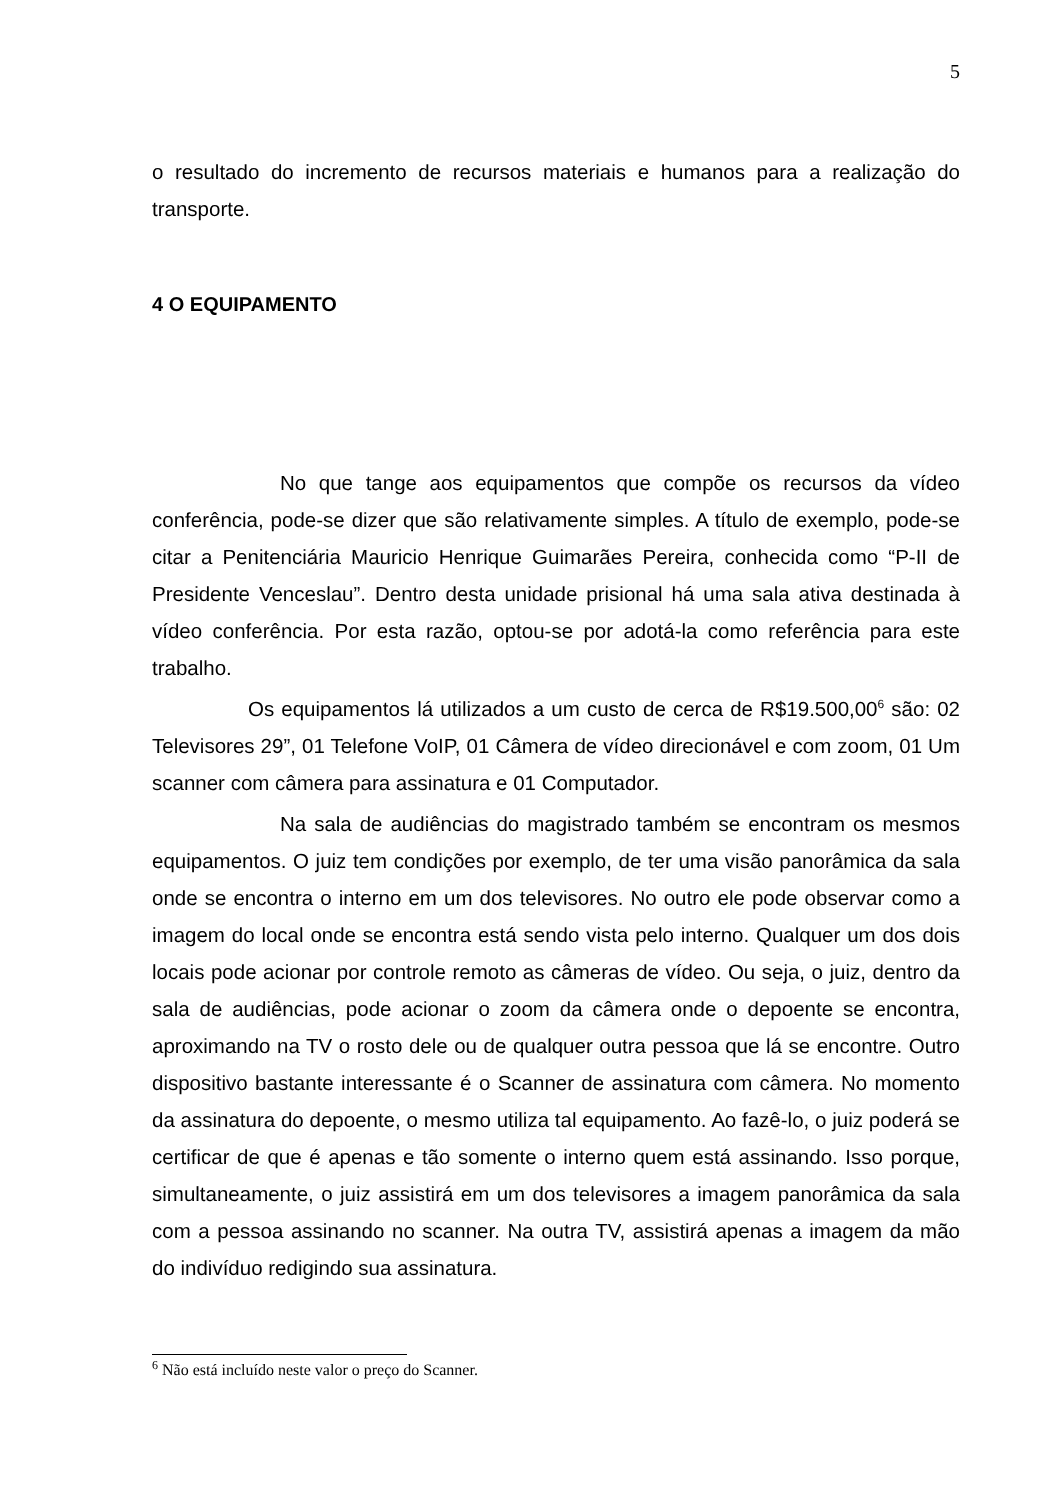5
o resultado do incremento de recursos materiais e humanos para a realização do transporte.
4 O EQUIPAMENTO
No que tange aos equipamentos que compõe os recursos da vídeo conferência, pode-se dizer que são relativamente simples. A título de exemplo, pode-se citar a Penitenciária Mauricio Henrique Guimarães Pereira, conhecida como “P-II de Presidente Venceslau”. Dentro desta unidade prisional há uma sala ativa destinada à vídeo conferência. Por esta razão, optou-se por adotá-la como referência para este trabalho.
Os equipamentos lá utilizados a um custo de cerca de R$19.500,00<sup>6</sup> são: 02 Televisores 29”, 01 Telefone VoIP, 01 Câmera de vídeo direcionável e com zoom, 01 Um scanner com câmera para assinatura e 01 Computador.
Na sala de audiências do magistrado também se encontram os mesmos equipamentos. O juiz tem condições por exemplo, de ter uma visão panorâmica da sala onde se encontra o interno em um dos televisores. No outro ele pode observar como a imagem do local onde se encontra está sendo vista pelo interno. Qualquer um dos dois locais pode acionar por controle remoto as câmeras de vídeo. Ou seja, o juiz, dentro da sala de audiências, pode acionar o zoom da câmera onde o depoente se encontra, aproximando na TV o rosto dele ou de qualquer outra pessoa que lá se encontre. Outro dispositivo bastante interessante é o Scanner de assinatura com câmera. No momento da assinatura do depoente, o mesmo utiliza tal equipamento. Ao fazê-lo, o juiz poderá se certificar de que é apenas e tão somente o interno quem está assinando. Isso porque, simultaneamente, o juiz assistirá em um dos televisores a imagem panorâmica da sala com a pessoa assinando no scanner. Na outra TV, assistirá apenas a imagem da mão do indivíduo redigindo sua assinatura.
<sup>6</sup> Não está incluído neste valor o preço do Scanner.